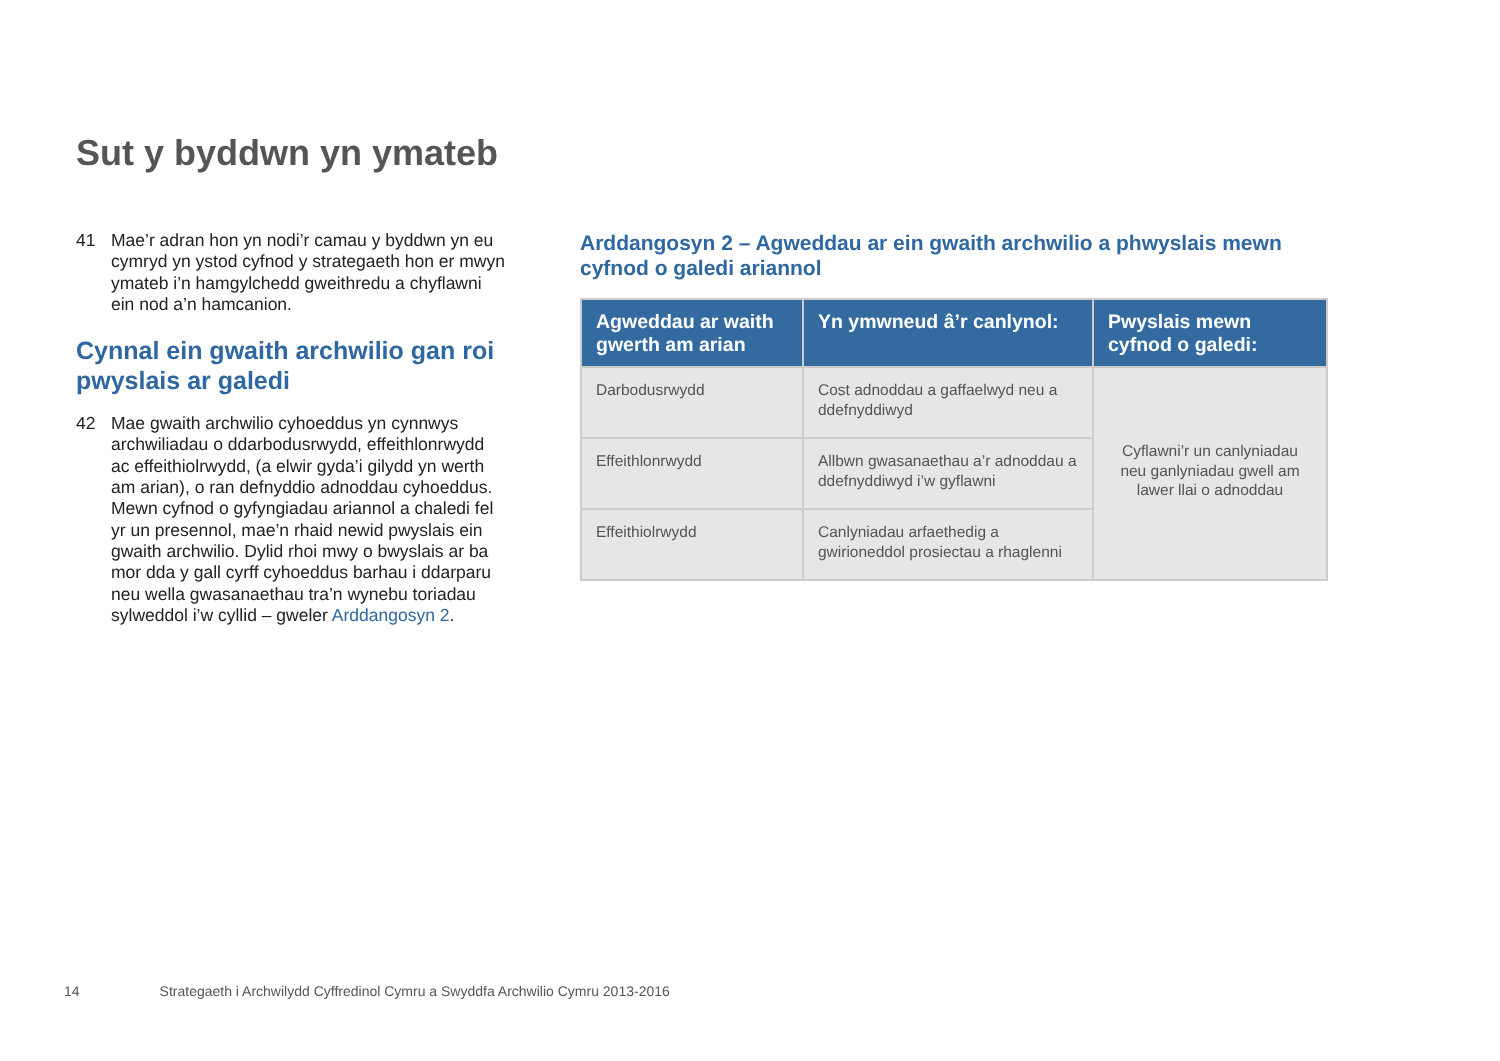Sut y byddwn yn ymateb
41 Mae’r adran hon yn nodi’r camau y byddwn yn eu cymryd yn ystod cyfnod y strategaeth hon er mwyn ymateb i’n hamgylchedd gweithredu a chyflawni ein nod a’n hamcanion.
Cynnal ein gwaith archwilio gan roi pwyslais ar galedi
42 Mae gwaith archwilio cyhoeddus yn cynnwys archwiliadau o ddarbodusrwydd, effeithlonrwydd ac effeithiolrwydd, (a elwir gyda’i gilydd yn werth am arian), o ran defnyddio adnoddau cyhoeddus. Mewn cyfnod o gyfyngiadau ariannol a chaledi fel yr un presennol, mae’n rhaid newid pwyslais ein gwaith archwilio. Dylid rhoi mwy o bwyslais ar ba mor dda y gall cyrff cyhoeddus barhau i ddarparu neu wella gwasanaethau tra’n wynebu toriadau sylweddol i’w cyllid – gweler Arddangosyn 2.
Arddangosyn 2 – Agweddau ar ein gwaith archwilio a phwyslais mewn cyfnod o galedi ariannol
| Agweddau ar waith gwerth am arian | Yn ymwneud â’r canlynol: | Pwyslais mewn cyfnod o galedi: |
| --- | --- | --- |
| Darbodusrwydd | Cost adnoddau a gaffaelwyd neu a ddefnyddiwyd | Cyflawni’r un canlyniadau neu ganlyniadau gwell am lawer llai o adnoddau |
| Effeithlonrwydd | Allbwn gwasanaethau a’r adnoddau a ddefnyddiwyd i’w gyflawni | |
| Effeithiolrwydd | Canlyniadau arfaethedig a gwirioneddol prosiectau a rhaglenni | |
14 Strategaeth i Archwilydd Cyffredinol Cymru a Swyddfa Archwilio Cymru 2013-2016